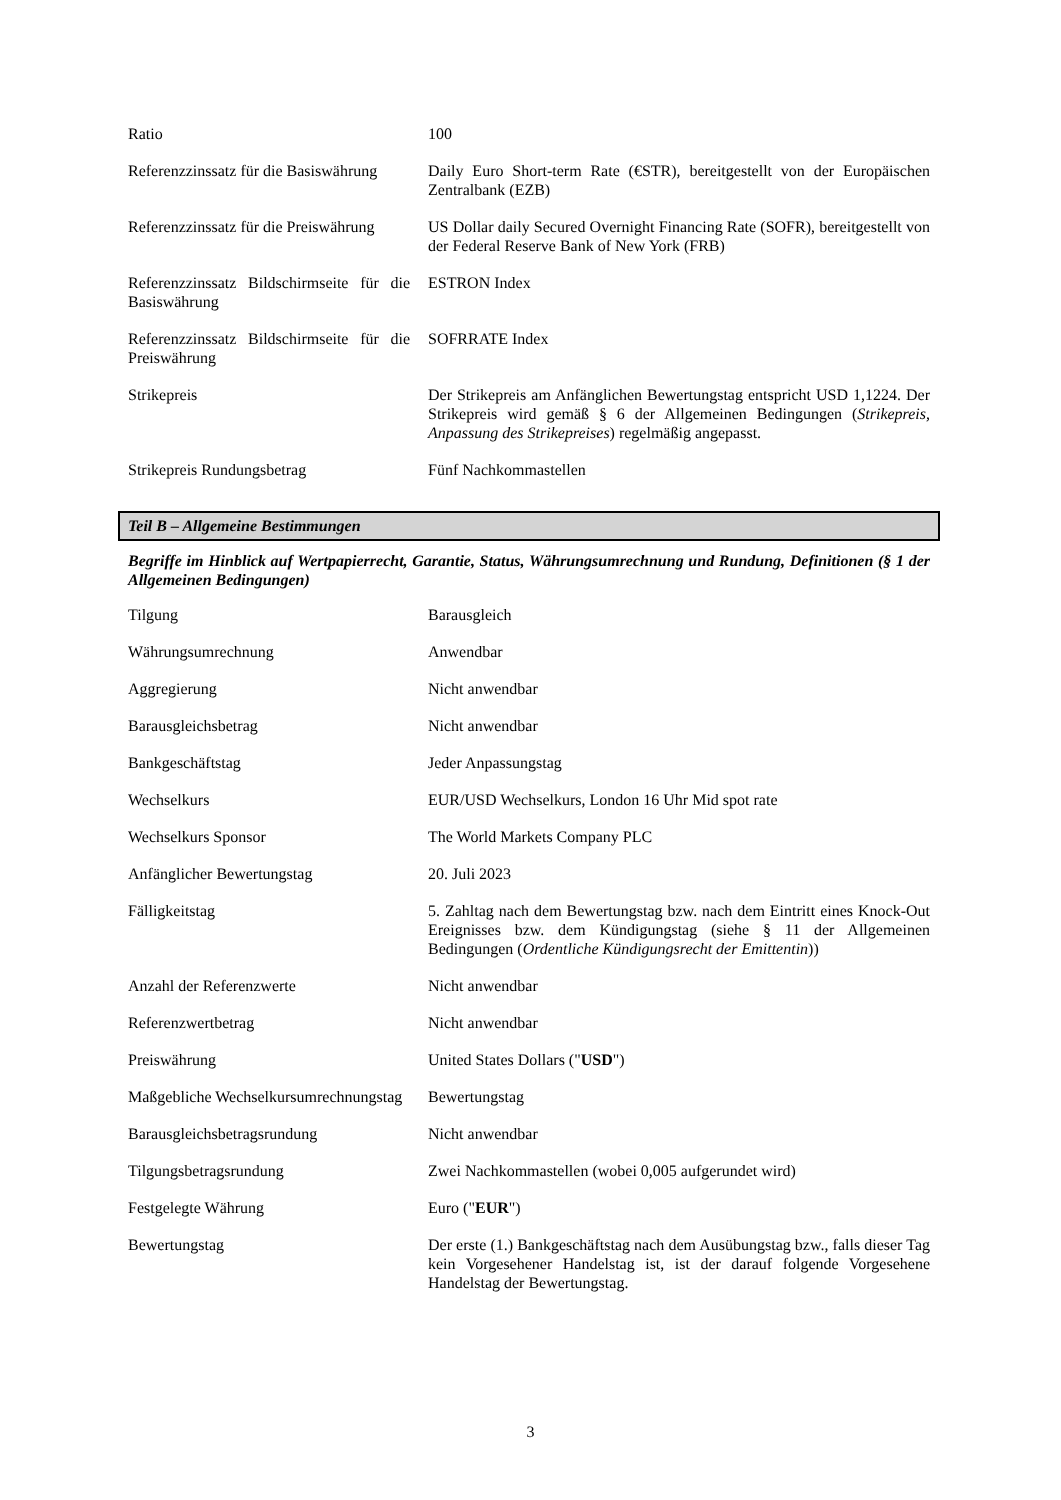| Ratio | 100 |
| Referenzzinssatz für die Basiswährung | Daily Euro Short-term Rate (€STR), bereitgestellt von der Europäischen Zentralbank (EZB) |
| Referenzzinssatz für die Preiswährung | US Dollar daily Secured Overnight Financing Rate (SOFR), bereitgestellt von der Federal Reserve Bank of New York (FRB) |
| Referenzzinssatz Bildschirmseite für die Basiswährung | ESTRON Index |
| Referenzzinssatz Bildschirmseite für die Preiswährung | SOFRRATE Index |
| Strikepreis | Der Strikepreis am Anfänglichen Bewertungstag entspricht USD 1,1224. Der Strikepreis wird gemäß § 6 der Allgemeinen Bedingungen ( Strikepreis, Anpassung des Strikepreises ) regelmäßig angepasst. |
| Strikepreis Rundungsbetrag | Fünf Nachkommastellen |
Teil B – Allgemeine Bestimmungen
Begriffe im Hinblick auf Wertpapierrecht, Garantie, Status, Währungsumrechnung und Rundung, Definitionen (§ 1 der Allgemeinen Bedingungen)
| Tilgung | Barausgleich |
| Währungsumrechnung | Anwendbar |
| Aggregierung | Nicht anwendbar |
| Barausgleichsbetrag | Nicht anwendbar |
| Bankgeschäftstag | Jeder Anpassungstag |
| Wechselkurs | EUR/USD Wechselkurs, London 16 Uhr Mid spot rate |
| Wechselkurs Sponsor | The World Markets Company PLC |
| Anfänglicher Bewertungstag | 20. Juli 2023 |
| Fälligkeitstag | 5. Zahltag nach dem Bewertungstag bzw. nach dem Eintritt eines Knock-Out Ereignisses bzw. dem Kündigungstag (siehe § 11 der Allgemeinen Bedingungen ( Ordentliche Kündigungsrecht der Emittentin )) |
| Anzahl der Referenzwerte | Nicht anwendbar |
| Referenzwertbetrag | Nicht anwendbar |
| Preiswährung | United States Dollars (" USD ") |
| Maßgebliche Wechselkursumrechnungstag | Bewertungstag |
| Barausgleichsbetragsrundung | Nicht anwendbar |
| Tilgungsbetragsrundung | Zwei Nachkommastellen (wobei 0,005 aufgerundet wird) |
| Festgelegte Währung | Euro (" EUR ") |
| Bewertungstag | Der erste (1.) Bankgeschäftstag nach dem Ausübungstag bzw., falls dieser Tag kein Vorgesehener Handelstag ist, ist der darauf folgende Vorgesehene Handelstag der Bewertungstag. |
3